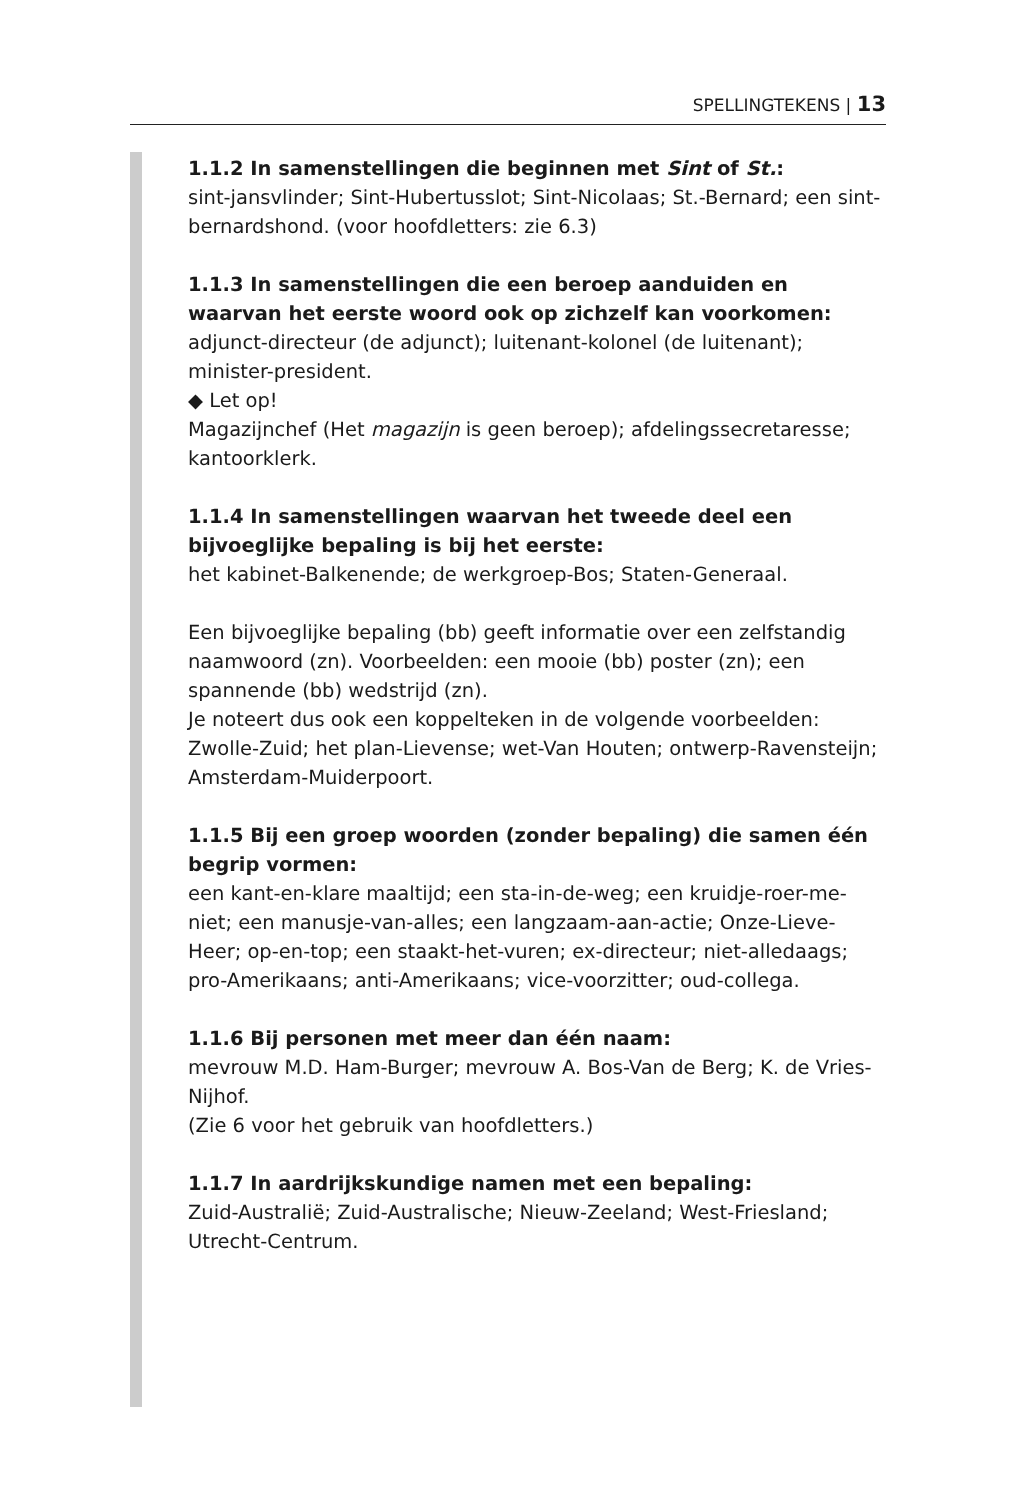SPELLINGTEKENS | 13
1.1.2 In samenstellingen die beginnen met Sint of St.:
sint-jansvlinder; Sint-Hubertusslot; Sint-Nicolaas; St.-Bernard; een sint-bernardshond. (voor hoofdletters: zie 6.3)
1.1.3 In samenstellingen die een beroep aanduiden en waarvan het eerste woord ook op zichzelf kan voorkomen:
adjunct-directeur (de adjunct); luitenant-kolonel (de luitenant); minister-president.
◆ Let op!
Magazijnchef (Het magazijn is geen beroep); afdelingssecretaresse; kantoorklerk.
1.1.4 In samenstellingen waarvan het tweede deel een bijvoeglijke bepaling is bij het eerste:
het kabinet-Balkenende; de werkgroep-Bos; Staten-Generaal.
Een bijvoeglijke bepaling (bb) geeft informatie over een zelfstandig naamwoord (zn). Voorbeelden: een mooie (bb) poster (zn); een spannende (bb) wedstrijd (zn).
Je noteert dus ook een koppelteken in de volgende voorbeelden: Zwolle-Zuid; het plan-Lievense; wet-Van Houten; ontwerp-Ravensteijn; Amsterdam-Muiderpoort.
1.1.5 Bij een groep woorden (zonder bepaling) die samen één begrip vormen:
een kant-en-klare maaltijd; een sta-in-de-weg; een kruidje-roer-me-niet; een manusje-van-alles; een langzaam-aan-actie; Onze-Lieve-Heer; op-en-top; een staakt-het-vuren; ex-directeur; niet-alledaags; pro-Amerikaans; anti-Amerikaans; vice-voorzitter; oud-collega.
1.1.6 Bij personen met meer dan één naam:
mevrouw M.D. Ham-Burger; mevrouw A. Bos-Van de Berg; K. de Vries-Nijhof.
(Zie 6 voor het gebruik van hoofdletters.)
1.1.7 In aardrijkskundige namen met een bepaling:
Zuid-Australië; Zuid-Australische; Nieuw-Zeeland; West-Friesland; Utrecht-Centrum.